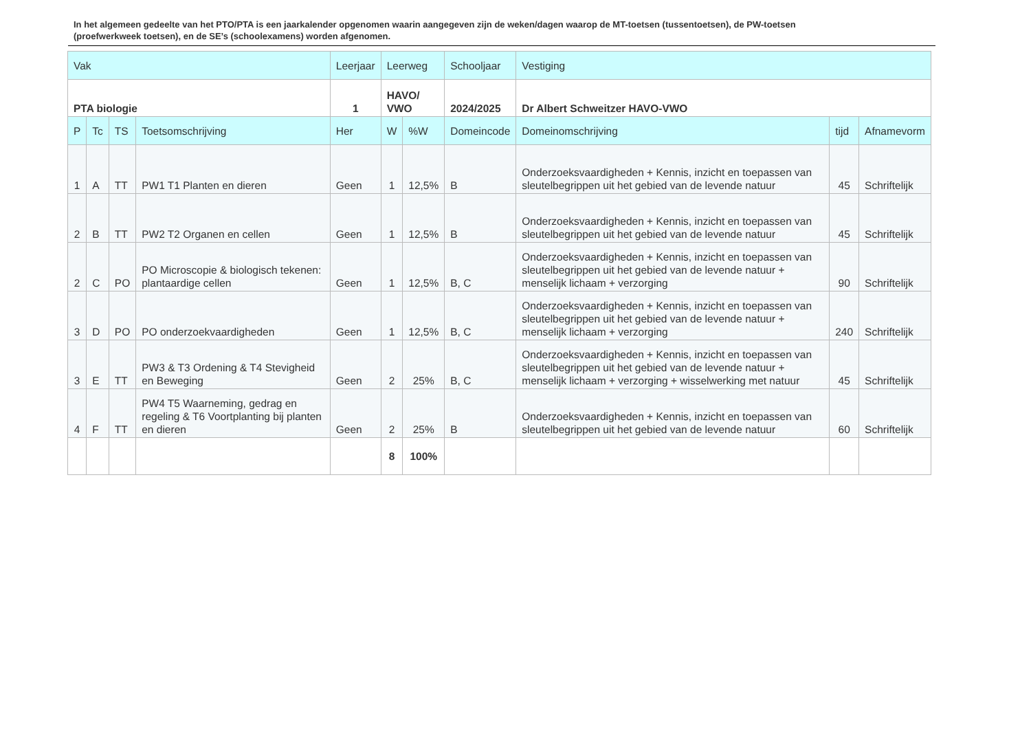In het algemeen gedeelte van het PTO/PTA is een jaarkalender opgenomen waarin aangegeven zijn de weken/dagen waarop de MT-toetsen (tussentoetsen), de PW-toetsen (proefwerkweek toetsen), en de SE’s (schoolexamens) worden afgenomen.
| Vak | | | | Leerjaar | Leerweg | | Schooljaar | Vestiging | | |
| --- | --- | --- | --- | --- | --- | --- | --- | --- | --- | --- |
| PTA biologie | | | | 1 | HAVO/ VWO | | 2024/2025 | Dr Albert Schweitzer HAVO-VWO | | |
| P | Tc | TS | Toetsomschrijving | Her | W | %W | Domeincode | Domeinomschrijving | tijd | Afnamevorm |
| 1 | A | TT | PW1 T1 Planten en dieren | Geen | 1 | 12,5% | B | Onderzoeksvaardigheden + Kennis, inzicht en toepassen van sleutelbegrippen uit het gebied van de levende natuur | 45 | Schriftelijk |
| 2 | B | TT | PW2 T2 Organen en cellen | Geen | 1 | 12,5% | B | Onderzoeksvaardigheden + Kennis, inzicht en toepassen van sleutelbegrippen uit het gebied van de levende natuur | 45 | Schriftelijk |
| 2 | C | PO | PO Microscopie & biologisch tekenen: plantaardige cellen | Geen | 1 | 12,5% | B, C | Onderzoeksvaardigheden + Kennis, inzicht en toepassen van sleutelbegrippen uit het gebied van de levende natuur + menselijk lichaam + verzorging | 90 | Schriftelijk |
| 3 | D | PO | PO onderzoekvaardigheden | Geen | 1 | 12,5% | B, C | Onderzoeksvaardigheden + Kennis, inzicht en toepassen van sleutelbegrippen uit het gebied van de levende natuur + menselijk lichaam + verzorging | 240 | Schriftelijk |
| 3 | E | TT | PW3 & T3 Ordening & T4 Stevigheid en Beweging | Geen | 2 | 25% | B, C | Onderzoeksvaardigheden + Kennis, inzicht en toepassen van sleutelbegrippen uit het gebied van de levende natuur + menselijk lichaam + verzorging + wisselwerking met natuur | 45 | Schriftelijk |
| 4 | F | TT | PW4 T5 Waarneming, gedrag en regeling & T6 Voortplanting bij planten en dieren | Geen | 2 | 25% | B | Onderzoeksvaardigheden + Kennis, inzicht en toepassen van sleutelbegrippen uit het gebied van de levende natuur | 60 | Schriftelijk |
| | | | | | 8 | 100% | | | | |